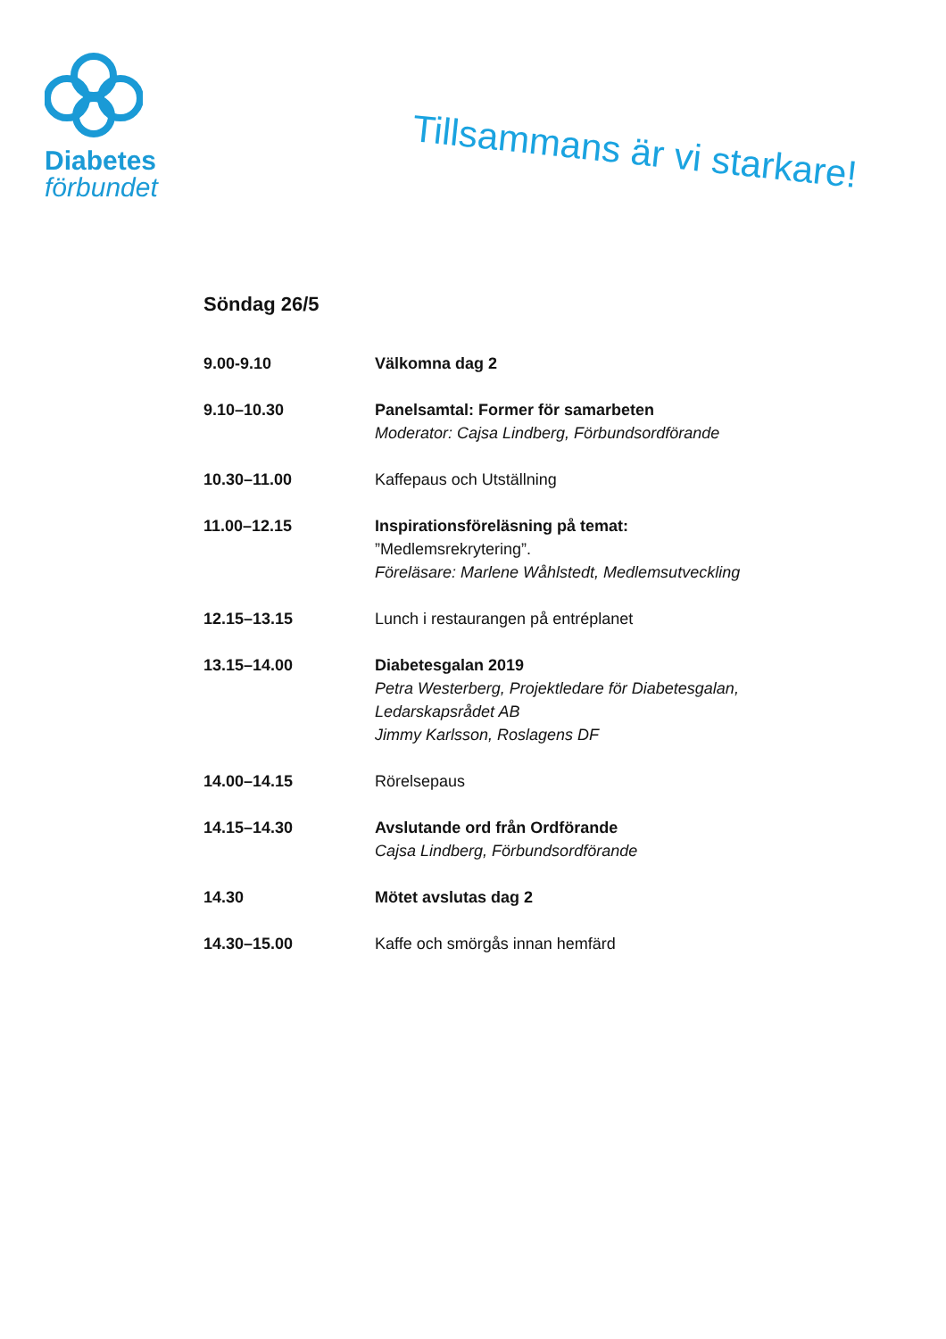Diabetes
förbundet
Tillsammans är vi starkare!
Söndag 26/5
9.00-9.10 Välkomna dag 2
9.10–10.30 Panelsamtal: Former för samarbeten
Moderator: Cajsa Lindberg, Förbundsordförande
10.30–11.00 Kaffepaus och Utställning
11.00–12.15 Inspirationsföreläsning på temat:
”Medlemsrekrytering”.
Föreläsare: Marlene Wåhlstedt, Medlemsutveckling
12.15–13.15 Lunch i restaurangen på entréplanet
13.15–14.00 Diabetesgalan 2019
Petra Westerberg, Projektledare för Diabetesgalan,
Ledarskapsrådet AB
Jimmy Karlsson, Roslagens DF
14.00–14.15 Rörelsepaus
14.15–14.30 Avslutande ord från Ordförande
Cajsa Lindberg, Förbundsordförande
14.30 Mötet avslutas dag 2
14.30–15.00 Kaffe och smörgås innan hemfärd